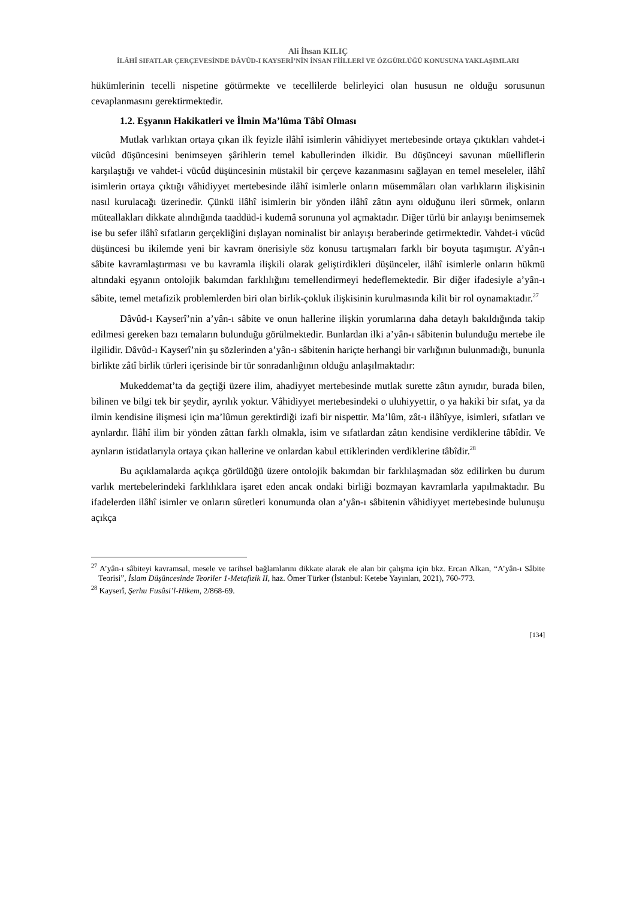Ali İhsan KILIÇ
İLÂHÎ SIFATLAR ÇERÇEVESİNDE DÂVÛD-I KAYSERÎ’NİN İNSAN FİİLLERİ VE ÖZGÜRLÜĞÜ KONUSUNA YAKLAŞIMLARI
hükümlerinin tecelli nispetine götürmekte ve tecellilerde belirleyici olan hususun ne olduğu sorusunun cevaplanmasını gerektirmektedir.
1.2. Eşyanın Hakikatleri ve İlmin Ma’lûma Tâbî Olması
Mutlak varlıktan ortaya çıkan ilk feyizle ilâhî isimlerin vâhidiyyet mertebesinde ortaya çıktıkları vahdet-i vücûd düşüncesini benimseyen şârihlerin temel kabullerinden ilkidir. Bu düşünceyi savunan müelliflerin karşılaştığı ve vahdet-i vücûd düşüncesinin müstakil bir çerçeve kazanmasını sağlayan en temel meseleler, ilâhî isimlerin ortaya çıktığı vâhidiyyet mertebesinde ilâhî isimlerle onların müsemmâları olan varlıkların ilişkisinin nasıl kurulacağı üzerinedir. Çünkü ilâhî isimlerin bir yönden ilâhî zâtın aynı olduğunu ileri sürmek, onların müteallakları dikkate alındığında taaddüd-i kudemâ sorununa yol açmaktadır. Diğer türlü bir anlayışı benimsemek ise bu sefer ilâhî sıfatların gerçekliğini dışlayan nominalist bir anlayışı beraberinde getirmektedir. Vahdet-i vücûd düşüncesi bu ikilemde yeni bir kavram önerisiyle söz konusu tartışmaları farklı bir boyuta taşımıştır. A’yân-ı sâbite kavramlaştırması ve bu kavramla ilişkili olarak geliştirdikleri düşünceler, ilâhî isimlerle onların hükmü altındaki eşyanın ontolojik bakımdan farklılığını temellendirmeyi hedeflemektedir. Bir diğer ifadesiyle a’yân-ı sâbite, temel metafizik problemlerden biri olan birlik-çokluk ilişkisinin kurulmasında kilit bir rol oynamaktadır.<sup>27</sup>
Dâvûd-ı Kayserî’nin a’yân-ı sâbite ve onun hallerine ilişkin yorumlarına daha detaylı bakıldığında takip edilmesi gereken bazı temaların bulunduğu görülmektedir. Bunlardan ilki a’yân-ı sâbitenin bulunduğu mertebe ile ilgilidir. Dâvûd-ı Kayserî’nin şu sözlerinden a’yân-ı sâbitenin hariçte herhangi bir varlığının bulunmadığı, bununla birlikte zâtî birlik türleri içerisinde bir tür sonradanlığının olduğu anlaşılmaktadır:
Mukeddemat’ta da geçtiği üzere ilim, ahadiyyet mertebesinde mutlak surette zâtın aynıdır, burada bilen, bilinen ve bilgi tek bir şeydir, ayrılık yoktur. Vâhidiyyet mertebesindeki o uluhiyyettir, o ya hakiki bir sıfat, ya da ilmin kendisine ilişmesi için ma’lûmun gerektirdiği izafi bir nispettir. Ma’lûm, zât-ı ilâhîyye, isimleri, sıfatları ve aynlardır. İlâhî ilim bir yönden zâttan farklı olmakla, isim ve sıfatlardan zâtın kendisine verdiklerine tâbîdir. Ve aynların istidatlarıyla ortaya çıkan hallerine ve onlardan kabul ettiklerinden verdiklerine tâbîdir.<sup>28</sup>
Bu açıklamalarda açıkça görüldüğü üzere ontolojik bakımdan bir farklılaşmadan söz edilirken bu durum varlık mertebelerindeki farklılıklara işaret eden ancak ondaki birliği bozmayan kavramlarla yapılmaktadır. Bu ifadelerden ilâhî isimler ve onların sûretleri konumunda olan a’yân-ı sâbitenin vâhidiyyet mertebesinde bulunuşu açıkça
<sup>27</sup> A’yân-ı sâbiteyi kavramsal, mesele ve tarihsel bağlamlarını dikkate alarak ele alan bir çalışma için bkz. Ercan Alkan, “A’yân-ı Sâbite Teorisi”, İslam Düşüncesinde Teoriler 1-Metafizik II, haz. Ömer Türker (İstanbul: Ketebe Yayınları, 2021), 760-773.
<sup>28</sup> Kayserî, Şerhu Fusûsi’l-Hikem, 2/868-69.
[134]